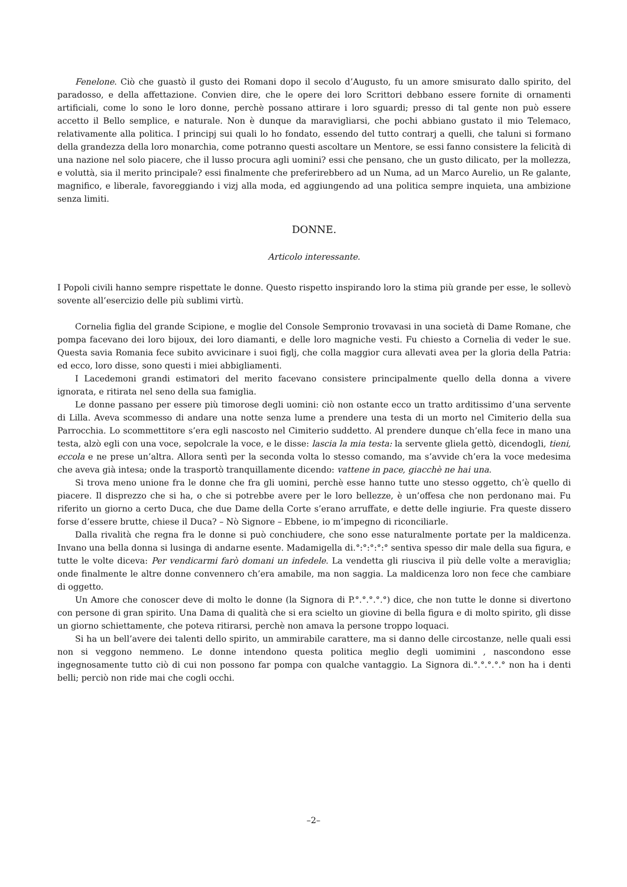Fenelone. Ciò che guastò il gusto dei Romani dopo il secolo d’Augusto, fu un amore smisurato dallo spirito, del paradosso, e della affettazione. Convien dire, che le opere dei loro Scrittori debbano essere fornite di ornamenti artificiali, come lo sono le loro donne, perchè possano attirare i loro sguardi; presso di tal gente non può essere accetto il Bello semplice, e naturale. Non è dunque da maravigliarsi, che pochi abbiano gustato il mio Telemaco, relativamente alla politica. I principj sui quali lo ho fondato, essendo del tutto contrarj a quelli, che taluni si formano della grandezza della loro monarchia, come potranno questi ascoltare un Mentore, se essi fanno consistere la felicità di una nazione nel solo piacere, che il lusso procura agli uomini? essi che pensano, che un gusto dilicato, per la mollezza, e voluttà, sia il merito principale? essi finalmente che preferirebbero ad un Numa, ad un Marco Aurelio, un Re galante, magnifico, e liberale, favoreggiando i vizj alla moda, ed aggiungendo ad una politica sempre inquieta, una ambizione senza limiti.
DONNE.
Articolo interessante.
I Popoli civili hanno sempre rispettate le donne. Questo rispetto inspirando loro la stima più grande per esse, le sollevò sovente all’esercizio delle più sublimi virtù.
Cornelia figlia del grande Scipione, e moglie del Console Sempronio trovavasi in una società di Dame Romane, che pompa facevano dei loro bijoux, dei loro diamanti, e delle loro magniche vesti. Fu chiesto a Cornelia di veder le sue. Questa savia Romania fece subito avvicinare i suoi figlj, che colla maggior cura allevati avea per la gloria della Patria: ed ecco, loro disse, sono questi i miei abbigliamenti.
I Lacedemoni grandi estimatori del merito facevano consistere principalmente quello della donna a vivere ignorata, e ritirata nel seno della sua famiglia.
Le donne passano per essere più timorose degli uomini: ciò non ostante ecco un tratto arditissimo d’una servente di Lilla. Aveva scommesso di andare una notte senza lume a prendere una testa di un morto nel Cimiterio della sua Parrocchia. Lo scommettitore s’era egli nascosto nel Cimiterio suddetto. Al prendere dunque ch’ella fece in mano una testa, alzò egli con una voce, sepolcrale la voce, e le disse: lascia la mia testa: la servente gliela gettò, dicendogli, tieni, eccola e ne prese un’altra. Allora sentì per la seconda volta lo stesso comando, ma s’avvide ch’era la voce medesima che aveva già intesa; onde la trasportò tranquillamente dicendo: vattene in pace, giacchè ne hai una.
Si trova meno unione fra le donne che fra gli uomini, perchè esse hanno tutte uno stesso oggetto, ch’è quello di piacere. Il disprezzo che si ha, o che si potrebbe avere per le loro bellezze, è un’offesa che non perdonano mai. Fu riferito un giorno a certo Duca, che due Dame della Corte s’erano arruffate, e dette delle ingiurie. Fra queste dissero forse d’essere brutte, chiese il Duca? – Nò Signore – Ebbene, io m’impegno di riconciliarle.
Dalla rivalità che regna fra le donne si può conchiudere, che sono esse naturalmente portate per la maldicenza. Invano una bella donna si lusinga di andarne esente. Madamigella di.°:°:°:°:° sentiva spesso dir male della sua figura, e tutte le volte diceva: Per vendicarmi farò domani un infedele. La vendetta gli riusciva il più delle volte a meraviglia; onde finalmente le altre donne convennero ch’era amabile, ma non saggia. La maldicenza loro non fece che cambiare di oggetto.
Un Amore che conoscer deve di molto le donne (la Signora di P.°.°.°.°.°) dice, che non tutte le donne si divertono con persone di gran spirito. Una Dama di qualità che si era scielto un giovine di bella figura e di molto spirito, gli disse un giorno schiettamente, che poteva ritirarsi, perchè non amava la persone troppo loquaci.
Si ha un bell’avere dei talenti dello spirito, un ammirabile carattere, ma si danno delle circostanze, nelle quali essi non si veggono nemmeno. Le donne intendono questa politica meglio degli uomimini , nascondono esse ingegnosamente tutto ciò di cui non possono far pompa con qualche vantaggio. La Signora di.°.°.°.°.° non ha i denti belli; perciò non ride mai che cogli occhi.
–2–